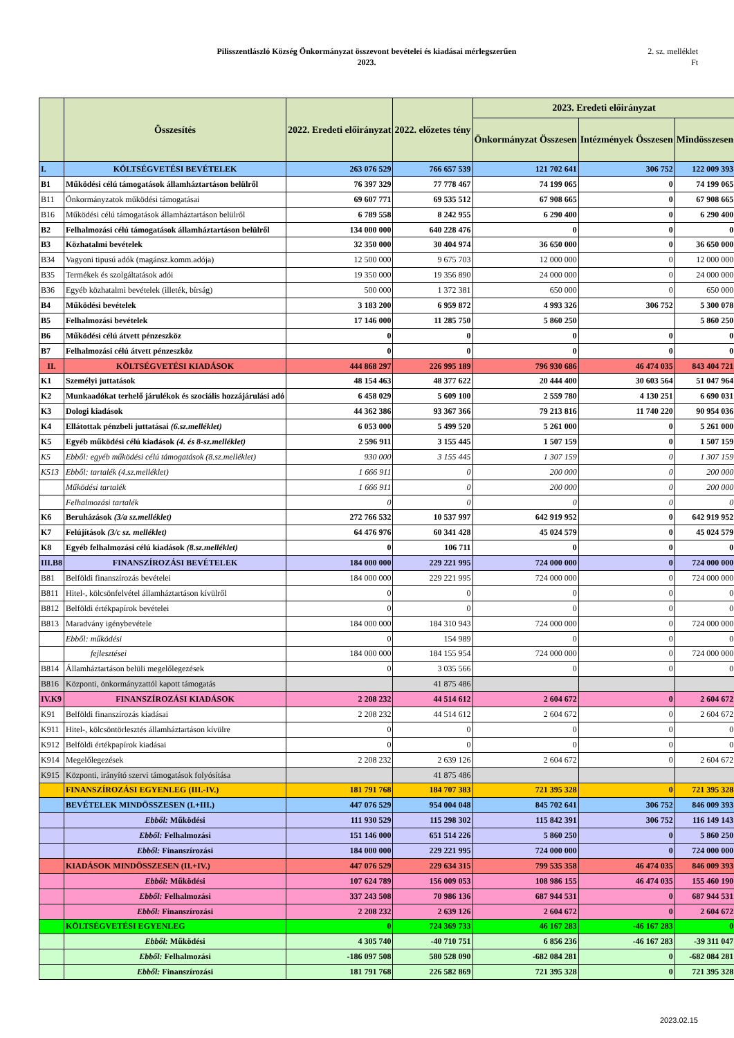Pilisszentlászló Község Önkormányzat összevont bevételei és kiadásai mérlegszerűen
2023.
2. sz. melléklet
Ft
| | Összesítés | 2022. Eredeti előirányzat | 2022. előzetes tény | 2023. Eredeti előirányzat | | |
| --- | --- | --- | --- | --- | --- | --- |
| | | | | Önkormányzat Összesen | Intézmények Összesen | Mindösszesen |
| I. | KÖLTSÉGVETÉSI BEVÉTELEK | 263 076 529 | 766 657 539 | 121 702 641 | 306 752 | 122 009 393 |
| B1 | Működési célú támogatások államháztartáson belülről | 76 397 329 | 77 778 467 | 74 199 065 | 0 | 74 199 065 |
| B11 | Önkormányzatok működési támogatásai | 69 607 771 | 69 535 512 | 67 908 665 | 0 | 67 908 665 |
| B16 | Működési célú támogatások államháztartáson belülről | 6 789 558 | 8 242 955 | 6 290 400 | 0 | 6 290 400 |
| B2 | Felhalmozási célú támogatások államháztartáson belülről | 134 000 000 | 640 228 476 | 0 | 0 | 0 |
| B3 | Közhatalmi bevételek | 32 350 000 | 30 404 974 | 36 650 000 | 0 | 36 650 000 |
| B34 | Vagyoni tipusú adók (magánsz.komm.adója) | 12 500 000 | 9 675 703 | 12 000 000 | 0 | 12 000 000 |
| B35 | Termékek és szolgáltatások adói | 19 350 000 | 19 356 890 | 24 000 000 | 0 | 24 000 000 |
| B36 | Egyéb közhatalmi bevételek (illeték, bírság) | 500 000 | 1 372 381 | 650 000 | 0 | 650 000 |
| B4 | Működési bevételek | 3 183 200 | 6 959 872 | 4 993 326 | 306 752 | 5 300 078 |
| B5 | Felhalmozási bevételek | 17 146 000 | 11 285 750 | 5 860 250 | | 5 860 250 |
| B6 | Működési célú átvett pénzeszköz | 0 | 0 | 0 | 0 | 0 |
| B7 | Felhalmozási célú átvett pénzeszköz | 0 | 0 | 0 | 0 | 0 |
| II. | KÖLTSÉGVETÉSI KIADÁSOK | 444 868 297 | 226 995 189 | 796 930 686 | 46 474 035 | 843 404 721 |
| K1 | Személyi juttatások | 48 154 463 | 48 377 622 | 20 444 400 | 30 603 564 | 51 047 964 |
| K2 | Munkaadókat terhelő járulékok és szociális hozzájárulási adó | 6 458 029 | 5 609 100 | 2 559 780 | 4 130 251 | 6 690 031 |
| K3 | Dologi kiadások | 44 362 386 | 93 367 366 | 79 213 816 | 11 740 220 | 90 954 036 |
| K4 | Ellátottak pénzbeli juttatásai (6.sz.melléklet) | 6 053 000 | 5 499 520 | 5 261 000 | 0 | 5 261 000 |
| K5 | Egyéb működési célú kiadások (4. és 8-sz.melléklet) | 2 596 911 | 3 155 445 | 1 507 159 | 0 | 1 507 159 |
| K5 | Ebből: egyéb működési célú támogatások (8.sz.melléklet) | 930 000 | 3 155 445 | 1 307 159 | 0 | 1 307 159 |
| K513 | Ebből: tartalék (4.sz.melléklet) | 1 666 911 | 0 | 200 000 | 0 | 200 000 |
| | Működési tartalék | 1 666 911 | 0 | 200 000 | 0 | 200 000 |
| | Felhalmozási tartalék | 0 | 0 | 0 | 0 | 0 |
| K6 | Beruházások (3/a sz.melléklet) | 272 766 532 | 10 537 997 | 642 919 952 | 0 | 642 919 952 |
| K7 | Felújítások (3/c sz. melléklet) | 64 476 976 | 60 341 428 | 45 024 579 | 0 | 45 024 579 |
| K8 | Egyéb felhalmozási célú kiadások (8.sz.melléklet) | 0 | 106 711 | 0 | 0 | 0 |
| III.B8 | FINANSZÍROZÁSI BEVÉTELEK | 184 000 000 | 229 221 995 | 724 000 000 | 0 | 724 000 000 |
| B81 | Belföldi finanszírozás bevételei | 184 000 000 | 229 221 995 | 724 000 000 | 0 | 724 000 000 |
| B811 | Hitel-, kölcsönfelvétel államháztartáson kívülről | 0 | 0 | 0 | 0 | 0 |
| B812 | Belföldi értékpapírok bevételei | 0 | 0 | 0 | 0 | 0 |
| B813 | Maradvány igénybevétele | 184 000 000 | 184 310 943 | 724 000 000 | 0 | 724 000 000 |
| | Ebből: működési | 0 | 154 989 | 0 | 0 | 0 |
| | fejlesztései | 184 000 000 | 184 155 954 | 724 000 000 | 0 | 724 000 000 |
| B814 | Államháztartáson belüli megelőlegezések | 0 | 3 035 566 | 0 | 0 | 0 |
| B816 | Központi, önkormányzattól kapott támogatás | | 41 875 486 | | | |
| IV.K9 | FINANSZÍROZÁSI KIADÁSOK | 2 208 232 | 44 514 612 | 2 604 672 | 0 | 2 604 672 |
| K91 | Belföldi finanszírozás kiadásai | 2 208 232 | 44 514 612 | 2 604 672 | 0 | 2 604 672 |
| K911 | Hitel-, kölcsöntörlesztés államháztartáson kívülre | 0 | 0 | 0 | 0 | 0 |
| K912 | Belföldi értékpapírok kiadásai | 0 | 0 | 0 | 0 | 0 |
| K914 | Megelőlegezések | 2 208 232 | 2 639 126 | 2 604 672 | 0 | 2 604 672 |
| K915 | Központi, irányító szervi támogatások folyósítása | | 41 875 486 | | | |
| | FINANSZÍROZÁSI EGYENLEG (III.-IV.) | 181 791 768 | 184 707 383 | 721 395 328 | 0 | 721 395 328 |
| | BEVÉTELEK MINDÖSSZESEN (I.+III.) | 447 076 529 | 954 004 048 | 845 702 641 | 306 752 | 846 009 393 |
| | Ebből: Működési | 111 930 529 | 115 298 302 | 115 842 391 | 306 752 | 116 149 143 |
| | Ebből: Felhalmozási | 151 146 000 | 651 514 226 | 5 860 250 | 0 | 5 860 250 |
| | Ebből: Finanszírozási | 184 000 000 | 229 221 995 | 724 000 000 | 0 | 724 000 000 |
| | KIADÁSOK MINDÖSSZESEN (II.+IV.) | 447 076 529 | 229 634 315 | 799 535 358 | 46 474 035 | 846 009 393 |
| | Ebből: Működési | 107 624 789 | 156 009 053 | 108 986 155 | 46 474 035 | 155 460 190 |
| | Ebből: Felhalmozási | 337 243 508 | 70 986 136 | 687 944 531 | 0 | 687 944 531 |
| | Ebből: Finanszírozási | 2 208 232 | 2 639 126 | 2 604 672 | 0 | 2 604 672 |
| | KÖLTSÉGVETÉSI EGYENLEG | 0 | 724 369 733 | 46 167 283 | -46 167 283 | 0 |
| | Ebből: Működési | 4 305 740 | -40 710 751 | 6 856 236 | -46 167 283 | -39 311 047 |
| | Ebből: Felhalmozási | -186 097 508 | 580 528 090 | -682 084 281 | 0 | -682 084 281 |
| | Ebből: Finanszírozási | 181 791 768 | 226 582 869 | 721 395 328 | 0 | 721 395 328 |
2023.02.15